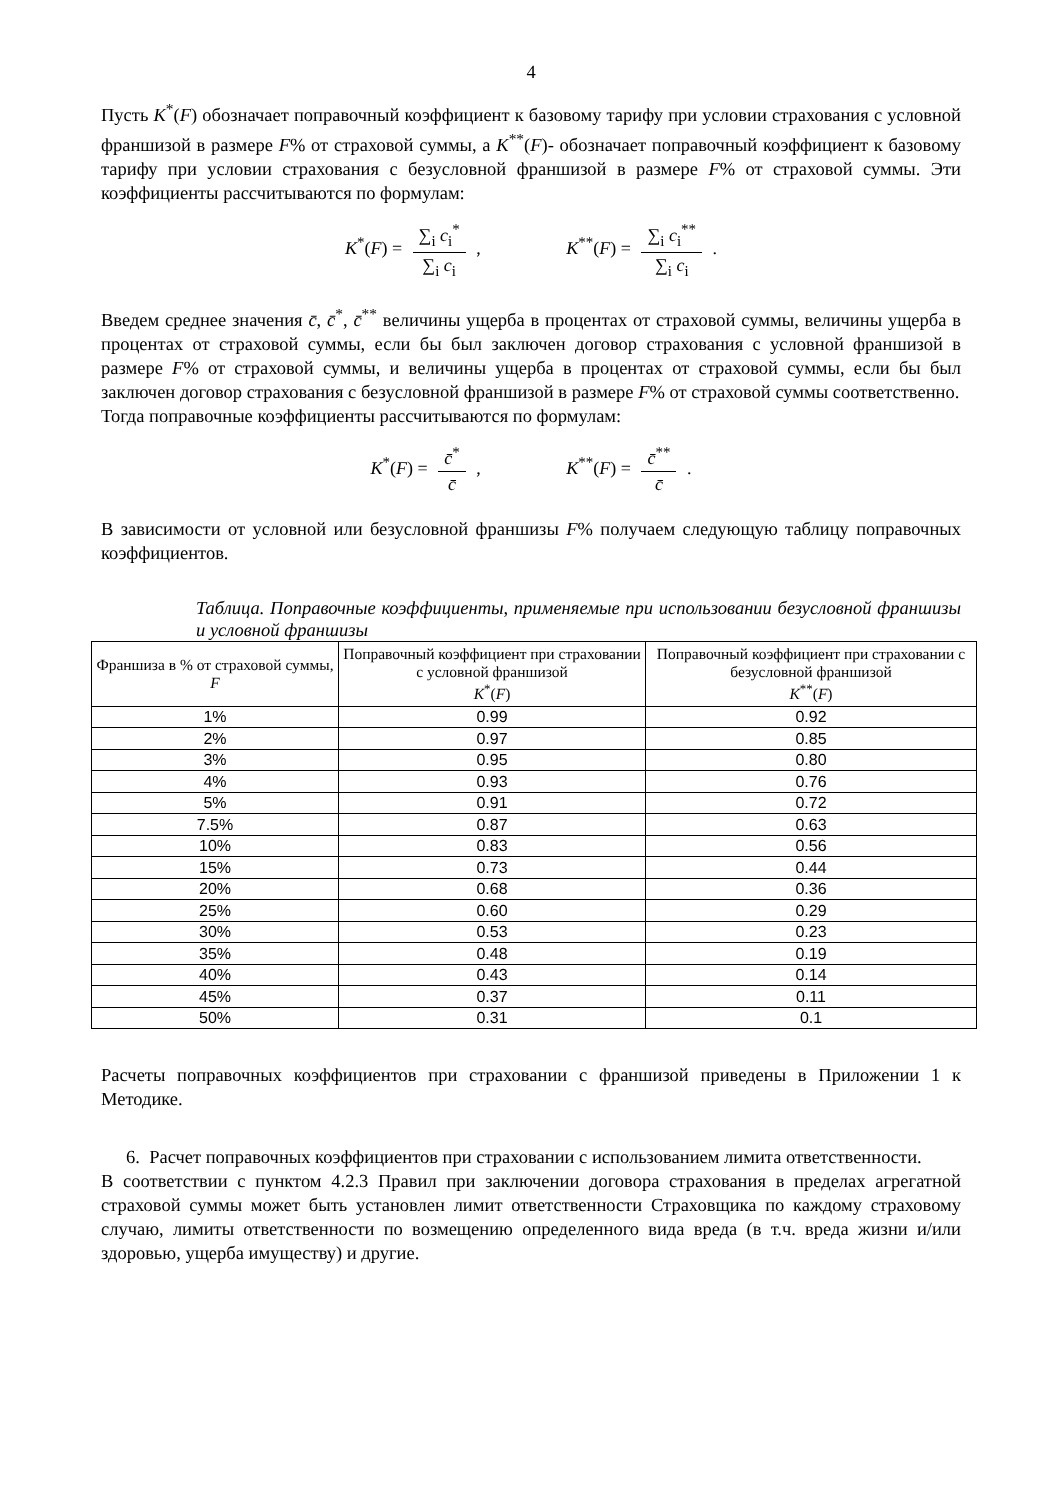4
Пусть K<sup>*</sup>(F) обозначает поправочный коэффициент к базовому тарифу при условии страхования с условной франшизой в размере F% от страховой суммы, а K<sup>**</sup>(F)- обозначает поправочный коэффициент к базовому тарифу при условии страхования с безусловной франшизой в размере F% от страховой суммы. Эти коэффициенты рассчитываются по формулам:
K<sup>*</sup>(F) = ∑<sub>i</sub> c<sub>i</sub><sup>*</sup> ∑<sub>i</sub> c<sub>i</sub> , K<sup>**</sup>(F) = ∑<sub>i</sub> c<sub>i</sub><sup>**</sup> ∑<sub>i</sub> c<sub>i</sub> .
Введем среднее значения c̄, c̄<sup>*</sup>, c̄<sup>**</sup> величины ущерба в процентах от страховой суммы, величины ущерба в процентах от страховой суммы, если бы был заключен договор страхования с условной франшизой в размере F% от страховой суммы, и величины ущерба в процентах от страховой суммы, если бы был заключен договор страхования с безусловной франшизой в размере F% от страховой суммы соответственно.
Тогда поправочные коэффициенты рассчитываются по формулам:
K<sup>*</sup>(F) = c̄<sup>*</sup> c̄ , K<sup>**</sup>(F) = c̄<sup>**</sup> c̄ .
В зависимости от условной или безусловной франшизы F% получаем следующую таблицу поправочных коэффициентов.
Таблица. Поправочные коэффициенты, применяемые при использовании безусловной франшизы и условной франшизы
| Франшиза в % от страховой суммы, F | Поправочный коэффициент при страховании с условной франшизой K<sup>*</sup>( F ) | Поправочный коэффициент при страховании с безусловной франшизой K<sup>**</sup>( F ) |
| --- | --- | --- |
| 1% | 0.99 | 0.92 |
| 2% | 0.97 | 0.85 |
| 3% | 0.95 | 0.80 |
| 4% | 0.93 | 0.76 |
| 5% | 0.91 | 0.72 |
| 7.5% | 0.87 | 0.63 |
| 10% | 0.83 | 0.56 |
| 15% | 0.73 | 0.44 |
| 20% | 0.68 | 0.36 |
| 25% | 0.60 | 0.29 |
| 30% | 0.53 | 0.23 |
| 35% | 0.48 | 0.19 |
| 40% | 0.43 | 0.14 |
| 45% | 0.37 | 0.11 |
| 50% | 0.31 | 0.1 |
Расчеты поправочных коэффициентов при страховании с франшизой приведены в Приложении 1 к Методике.
6. Расчет поправочных коэффициентов при страховании с использованием лимита ответственности.
В соответствии с пунктом 4.2.3 Правил при заключении договора страхования в пределах агрегатной страховой суммы может быть установлен лимит ответственности Страховщика по каждому страховому случаю, лимиты ответственности по возмещению определенного вида вреда (в т.ч. вреда жизни и/или здоровью, ущерба имуществу) и другие.